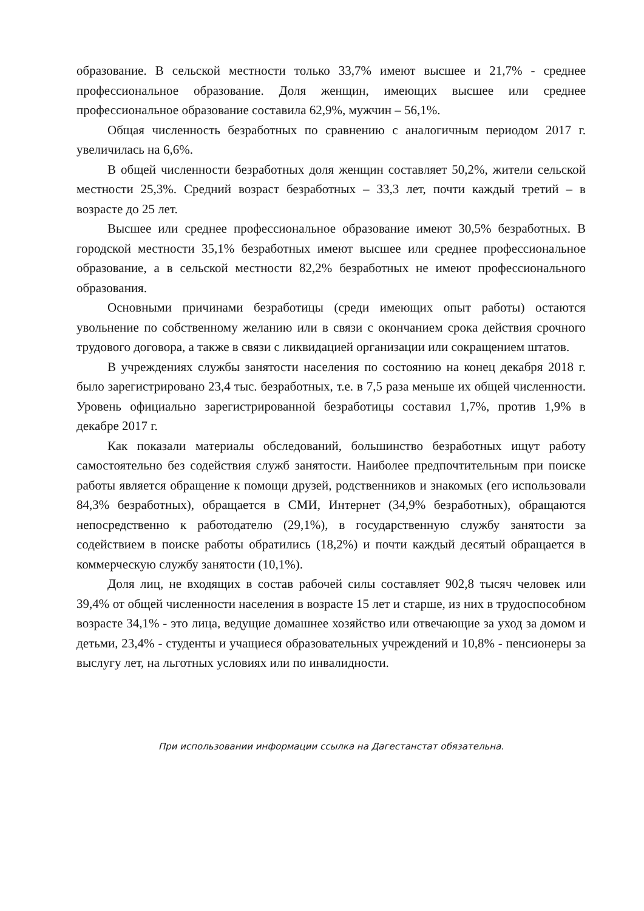образование. В сельской местности только 33,7% имеют высшее и 21,7% - среднее профессиональное образование. Доля женщин, имеющих высшее или среднее профессиональное образование составила 62,9%, мужчин – 56,1%.
Общая численность безработных по сравнению с аналогичным периодом 2017 г. увеличилась на 6,6%.
В общей численности безработных доля женщин составляет 50,2%, жители сельской местности 25,3%. Средний возраст безработных – 33,3 лет, почти каждый третий – в возрасте до 25 лет.
Высшее или среднее профессиональное образование имеют 30,5% безработных. В городской местности 35,1% безработных имеют высшее или среднее профессиональное образование, а в сельской местности 82,2% безработных не имеют профессионального образования.
Основными причинами безработицы (среди имеющих опыт работы) остаются увольнение по собственному желанию или в связи с окончанием срока действия срочного трудового договора, а также в связи с ликвидацией организации или сокращением штатов.
В учреждениях службы занятости населения по состоянию на конец декабря 2018 г. было зарегистрировано 23,4 тыс. безработных, т.е. в 7,5 раза меньше их общей численности. Уровень официально зарегистрированной безработицы составил 1,7%, против 1,9% в декабре 2017 г.
Как показали материалы обследований, большинство безработных ищут работу самостоятельно без содействия служб занятости. Наиболее предпочтительным при поиске работы является обращение к помощи друзей, родственников и знакомых (его использовали 84,3% безработных), обращается в СМИ, Интернет (34,9% безработных), обращаются непосредственно к работодателю (29,1%), в государственную службу занятости за содействием в поиске работы обратились (18,2%) и почти каждый десятый обращается в коммерческую службу занятости (10,1%).
Доля лиц, не входящих в состав рабочей силы составляет 902,8 тысяч человек или 39,4% от общей численности населения в возрасте 15 лет и старше, из них в трудоспособном возрасте 34,1% - это лица, ведущие домашнее хозяйство или отвечающие за уход за домом и детьми, 23,4% - студенты и учащиеся образовательных учреждений и 10,8% - пенсионеры за выслугу лет, на льготных условиях или по инвалидности.
При использовании информации ссылка на Дагестанстат обязательна.